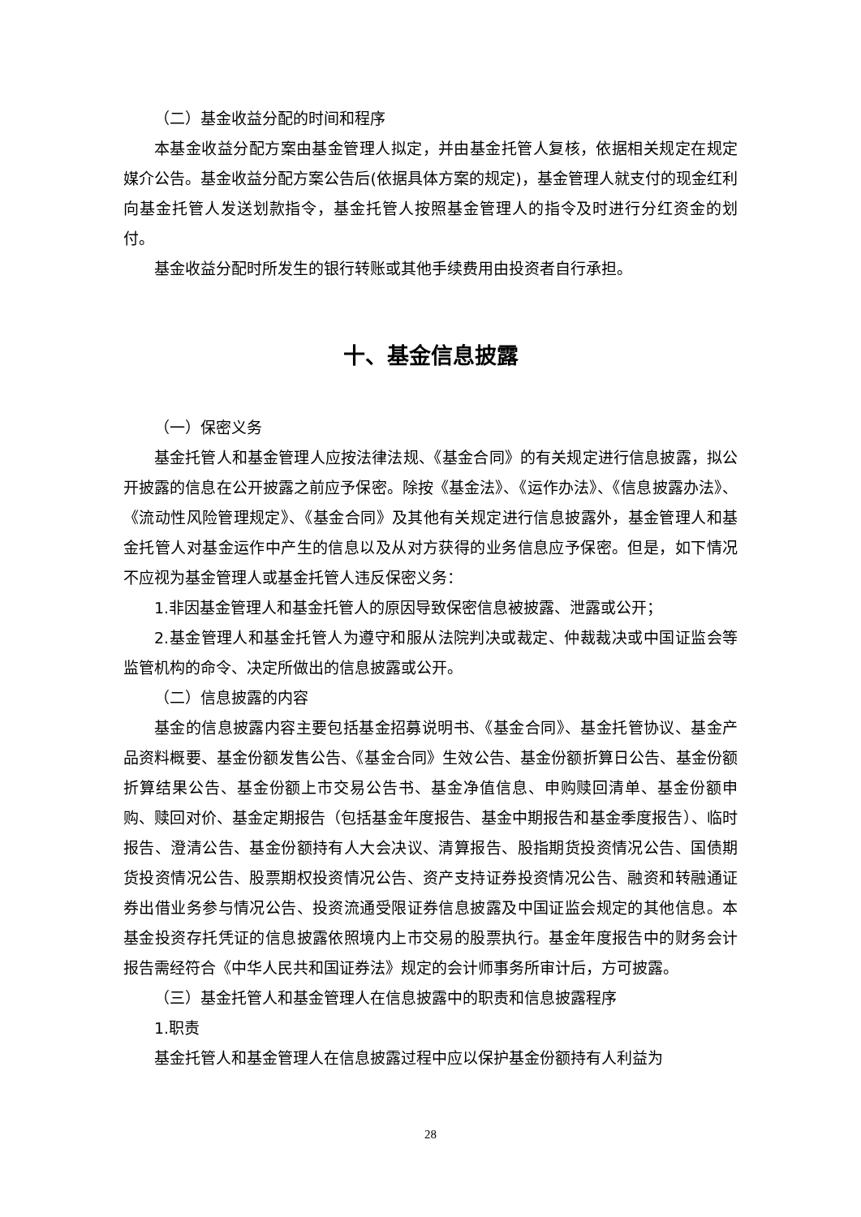（二）基金收益分配的时间和程序
本基金收益分配方案由基金管理人拟定，并由基金托管人复核，依据相关规定在规定媒介公告。基金收益分配方案公告后(依据具体方案的规定)，基金管理人就支付的现金红利向基金托管人发送划款指令，基金托管人按照基金管理人的指令及时进行分红资金的划付。
基金收益分配时所发生的银行转账或其他手续费用由投资者自行承担。
十、基金信息披露
（一）保密义务
基金托管人和基金管理人应按法律法规、《基金合同》的有关规定进行信息披露，拟公开披露的信息在公开披露之前应予保密。除按《基金法》、《运作办法》、《信息披露办法》、《流动性风险管理规定》、《基金合同》及其他有关规定进行信息披露外，基金管理人和基金托管人对基金运作中产生的信息以及从对方获得的业务信息应予保密。但是，如下情况不应视为基金管理人或基金托管人违反保密义务：
1.非因基金管理人和基金托管人的原因导致保密信息被披露、泄露或公开；
2.基金管理人和基金托管人为遵守和服从法院判决或裁定、仲裁裁决或中国证监会等监管机构的命令、决定所做出的信息披露或公开。
（二）信息披露的内容
基金的信息披露内容主要包括基金招募说明书、《基金合同》、基金托管协议、基金产品资料概要、基金份额发售公告、《基金合同》生效公告、基金份额折算日公告、基金份额折算结果公告、基金份额上市交易公告书、基金净值信息、申购赎回清单、基金份额申购、赎回对价、基金定期报告（包括基金年度报告、基金中期报告和基金季度报告）、临时报告、澄清公告、基金份额持有人大会决议、清算报告、股指期货投资情况公告、国债期货投资情况公告、股票期权投资情况公告、资产支持证券投资情况公告、融资和转融通证券出借业务参与情况公告、投资流通受限证券信息披露及中国证监会规定的其他信息。本基金投资存托凭证的信息披露依照境内上市交易的股票执行。基金年度报告中的财务会计报告需经符合《中华人民共和国证券法》规定的会计师事务所审计后，方可披露。
（三）基金托管人和基金管理人在信息披露中的职责和信息披露程序
1.职责
基金托管人和基金管理人在信息披露过程中应以保护基金份额持有人利益为
28